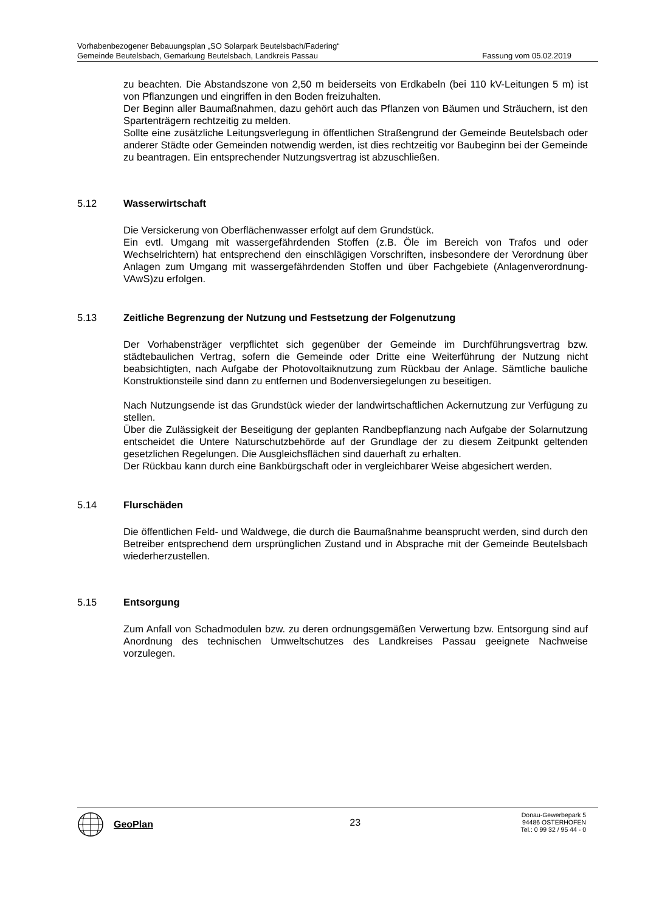Vorhabenbezogener Bebauungsplan „SO Solarpark Beutelsbach/Fadering“
Gemeinde Beutelsbach, Gemarkung Beutelsbach, Landkreis Passau Fassung vom 05.02.2019
zu beachten. Die Abstandszone von 2,50 m beiderseits von Erdkabeln (bei 110 kV-Leitungen 5 m) ist von Pflanzungen und eingriffen in den Boden freizuhalten.
Der Beginn aller Baumaßnahmen, dazu gehört auch das Pflanzen von Bäumen und Sträuchern, ist den Spartenträgern rechtzeitig zu melden.
Sollte eine zusätzliche Leitungsverlegung in öffentlichen Straßengrund der Gemeinde Beutelsbach oder anderer Städte oder Gemeinden notwendig werden, ist dies rechtzeitig vor Baubeginn bei der Gemeinde zu beantragen. Ein entsprechender Nutzungsvertrag ist abzuschließen.
5.12 Wasserwirtschaft
Die Versickerung von Oberflächenwasser erfolgt auf dem Grundstück.
Ein evtl. Umgang mit wassergefährdenden Stoffen (z.B. Öle im Bereich von Trafos und oder Wechselrichtern) hat entsprechend den einschlägigen Vorschriften, insbesondere der Verordnung über Anlagen zum Umgang mit wassergefährdenden Stoffen und über Fachgebiete (Anlagenverordnung- VAwS)zu erfolgen.
5.13 Zeitliche Begrenzung der Nutzung und Festsetzung der Folgenutzung
Der Vorhabensträger verpflichtet sich gegenüber der Gemeinde im Durchführungsvertrag bzw. städtebaulichen Vertrag, sofern die Gemeinde oder Dritte eine Weiterführung der Nutzung nicht beabsichtigten, nach Aufgabe der Photovoltaiknutzung zum Rückbau der Anlage. Sämtliche bauliche Konstruktionsteile sind dann zu entfernen und Bodenversiegelungen zu beseitigen.
Nach Nutzungsende ist das Grundstück wieder der landwirtschaftlichen Ackernutzung zur Verfügung zu stellen.
Über die Zulässigkeit der Beseitigung der geplanten Randbepflanzung nach Aufgabe der Solarnutzung entscheidet die Untere Naturschutzbehörde auf der Grundlage der zu diesem Zeitpunkt geltenden gesetzlichen Regelungen. Die Ausgleichsflächen sind dauerhaft zu erhalten.
Der Rückbau kann durch eine Bankbürgschaft oder in vergleichbarer Weise abgesichert werden.
5.14 Flurschäden
Die öffentlichen Feld- und Waldwege, die durch die Baumaßnahme beansprucht werden, sind durch den Betreiber entsprechend dem ursprünglichen Zustand und in Absprache mit der Gemeinde Beutelsbach wiederherzustellen.
5.15 Entsorgung
Zum Anfall von Schadmodulen bzw. zu deren ordnungsgemäßen Verwertung bzw. Entsorgung sind auf Anordnung des technischen Umweltschutzes des Landkreises Passau geeignete Nachweise vorzulegen.
GeoPlan
23
Donau-Gewerbepark 5
94486 OSTERHOFEN
Tel.: 0 99 32 / 95 44 - 0